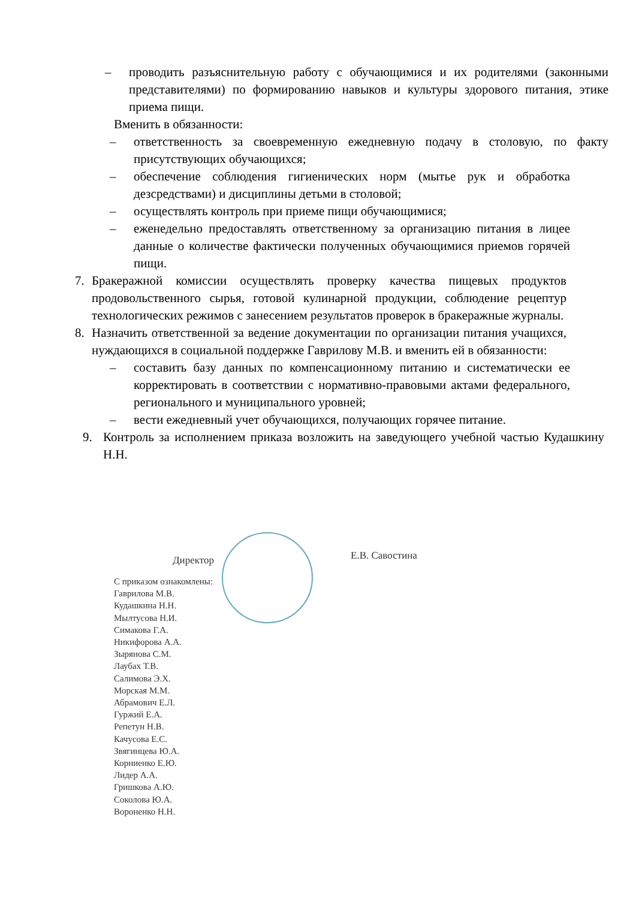– проводить разъяснительную работу с обучающимися и их родителями (законными представителями) по формированию навыков и культуры здорового питания, этике приема пищи.
Вменить в обязанности:
– ответственность за своевременную ежедневную подачу в столовую, по факту присутствующих обучающихся;
– обеспечение соблюдения гигиенических норм (мытье рук и обработка дезсредствами) и дисциплины детьми в столовой;
– осуществлять контроль при приеме пищи обучающимися;
– еженедельно предоставлять ответственному за организацию питания в лицее данные о количестве фактически полученных обучающимися приемов горячей пищи.
7. Бракеражной комиссии осуществлять проверку качества пищевых продуктов продовольственного сырья, готовой кулинарной продукции, соблюдение рецептур технологических режимов с занесением результатов проверок в бракеражные журналы.
8. Назначить ответственной за ведение документации по организации питания учащихся, нуждающихся в социальной поддержке Гаврилову М.В. и вменить ей в обязанности:
– составить базу данных по компенсационному питанию и систематически ее корректировать в соответствии с нормативно-правовыми актами федерального, регионального и муниципального уровней;
– вести ежедневный учет обучающихся, получающих горячее питание.
9. Контроль за исполнением приказа возложить на заведующего учебной частью Кудашкину Н.Н.
Директор Е.В. Савостина
С приказом ознакомлены:
Гаврилова М.В.
Кудашкина Н.Н.
Мылтусова Н.И.
Симакова Г.А.
Никифорова А.А.
Зырянова С.М.
Лаубах Т.В.
Салимова Э.Х.
Морская М.М.
Абрамович Е.Л.
Гуржий Е.А.
Репетун Н.В.
Качусова Е.С.
Звягинцева Ю.А.
Корниенко Е.Ю.
Лидер А.А.
Гришкова А.Ю.
Соколова Ю.А.
Вороненко Н.Н.